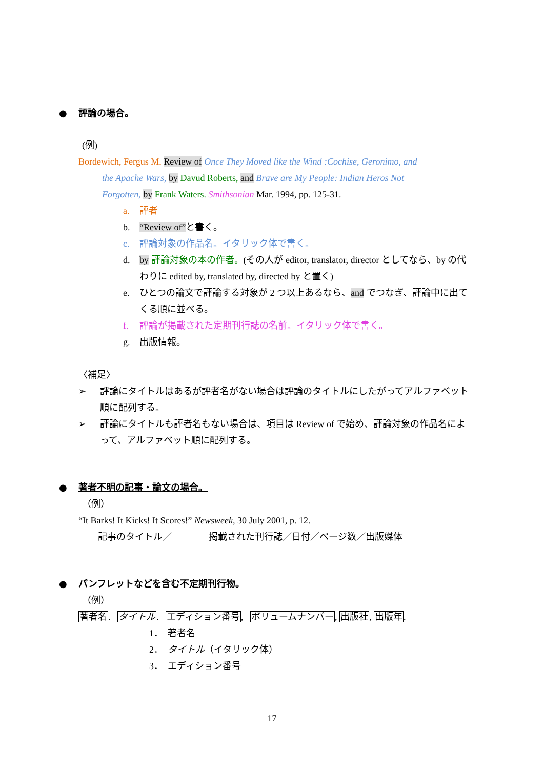● 評論の場合。
(例)
Bordewich, Fergus M. Review of Once They Moved like the Wind :Cochise, Geronimo, and
the Apache Wars, by Davud Roberts, and Brave are My People: Indian Heros Not
Forgotten, by Frank Waters. Smithsonian Mar. 1994, pp. 125-31.
a. 評者
b. “Review of”と書く。
c. 評論対象の作品名。イタリック体で書く。
d. by 評論対象の本の作者。(その人が editor, translator, director としてなら、by の代わりに edited by, translated by, directed by と置く)
e. ひとつの論文で評論する対象が 2 つ以上あるなら、and でつなぎ、評論中に出てくる順に並べる。
f. 評論が掲載された定期刊行誌の名前。イタリック体で書く。
g. 出版情報。
〈補足〉
➢ 評論にタイトルはあるが評者名がない場合は評論のタイトルにしたがってアルファベット順に配列する。
➢ 評論にタイトルも評者名もない場合は、項目は Review of で始め、評論対象の作品名によって、アルファベット順に配列する。
● 著者不明の記事・論文の場合。
（例）
“It Barks! It Kicks! It Scores!” Newsweek, 30 July 2001, p. 12.
記事のタイトル／　　　　掲載された刊行誌／日付／ページ数／出版媒体
● パンフレットなどを含む不定期刊行物。
（例）
著者名. タイトル. エディション番号, ボリュームナンバー, 出版社, 出版年.
1．　著者名
2．　タイトル（イタリック体）
3．　エディション番号
17